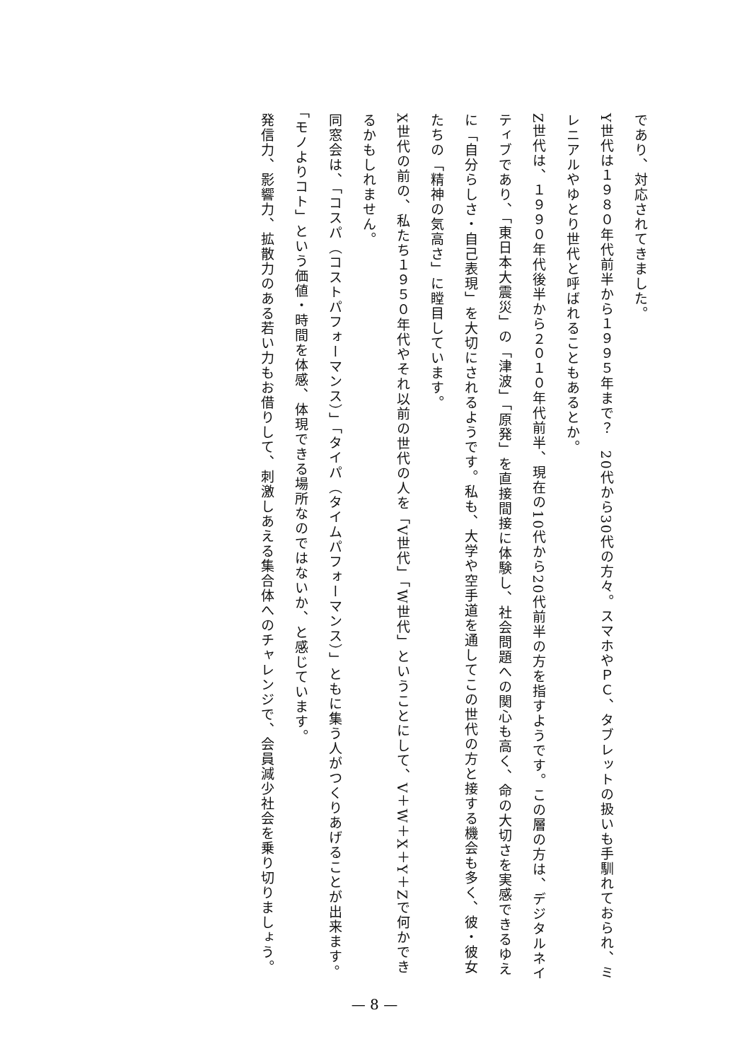であり、対応されてきました。
Y世代は１９８０年代前半から１９９５年まで？　20代から30代の方々。スマホやＰＣ、タブレットの扱いも手馴れておられ、ミレニアルやゆとり世代と呼ばれることもあるとか。
Z世代は、１９９０年代後半から２０１０年代前半、現在の10代から20代前半の方を指すようです。この層の方は、デジタルネイティブであり、「東日本大震災」の「津波」「原発」を直接間接に体験し、社会問題への関心も高く、命の大切さを実感できるゆえに「自分らしさ・自己表現」を大切にされるようです。私も、大学や空手道を通してこの世代の方と接する機会も多く、彼・彼女たちの「精神の気高さ」に瞠目しています。
X世代の前の、私たち１９５０年代やそれ以前の世代の人を「V世代」「W世代」ということにして、V＋W＋X＋Y＋Zで何かできるかもしれません。
同窓会は、「コスパ（コストパフォーマンス）」「タイパ（タイムパフォーマンス）」ともに集う人がつくりあげることが出来ます。「モノよりコト」という価値・時間を体感、体現できる場所なのではないか、と感じています。
発信力、影響力、拡散力のある若い力もお借りして、刺激しあえる集合体へのチャレンジで、会員減少社会を乗り切りましょう。
— 8 —